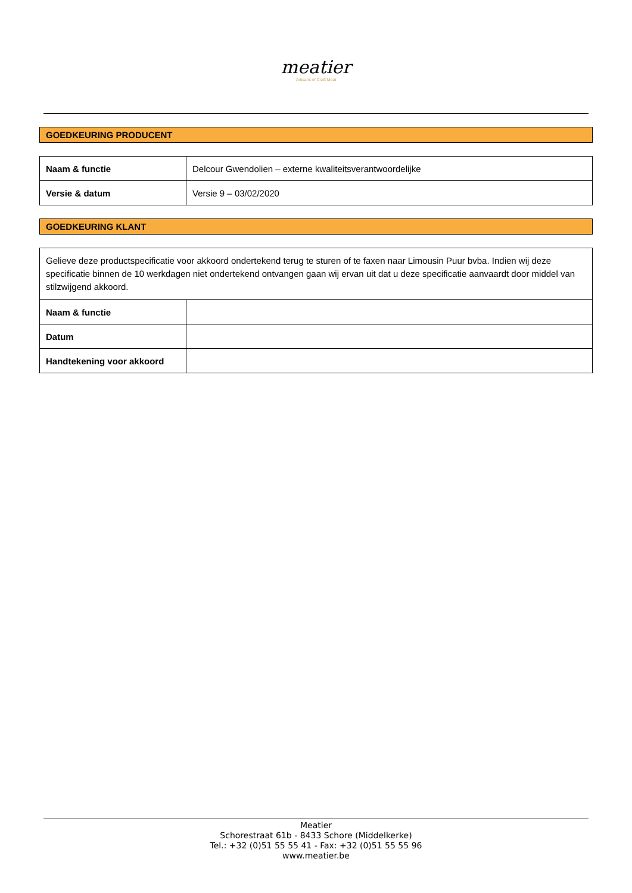meatier
Artisans of Craft Meat
GOEDKEURING PRODUCENT
| Naam & functie | Delcour Gwendolien – externe kwaliteitsverantwoordelijke |
| Versie & datum | Versie 9 – 03/02/2020 |
GOEDKEURING KLANT
| Gelieve deze productspecificatie voor akkoord ondertekend terug te sturen of te faxen naar Limousin Puur bvba. Indien wij deze specificatie binnen de 10 werkdagen niet ondertekend ontvangen gaan wij ervan uit dat u deze specificatie aanvaardt door middel van stilzwijgend akkoord. | |
| Naam & functie | |
| Datum | |
| Handtekening voor akkoord | |
Meatier
Schorestraat 61b - 8433 Schore (Middelkerke)
Tel.: +32 (0)51 55 55 41 - Fax: +32 (0)51 55 55 96
www.meatier.be